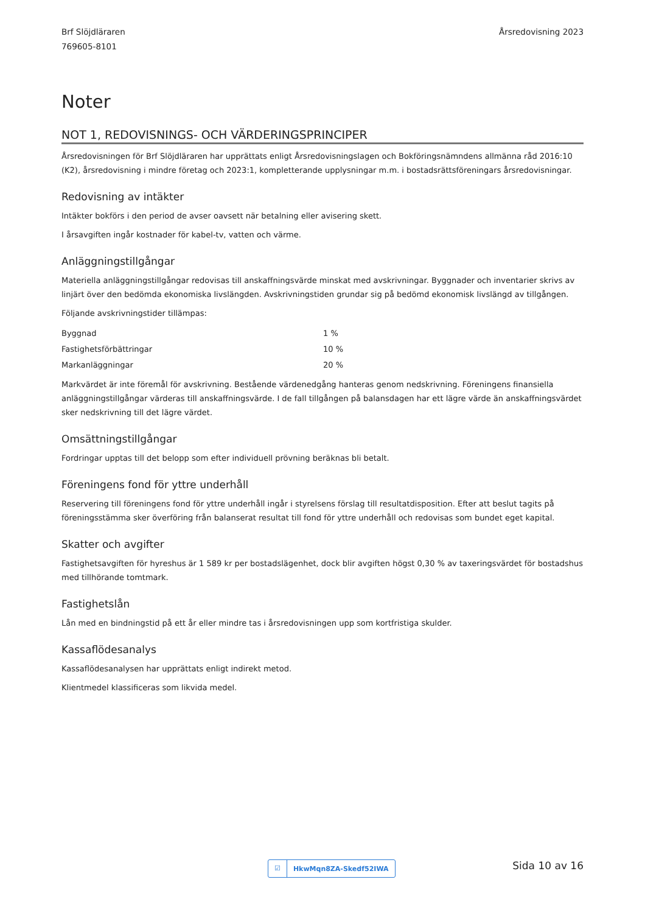Brf Slöjdläraren
769605-8101
Årsredovisning 2023
Noter
NOT 1, REDOVISNINGS- OCH VÄRDERINGSPRINCIPER
Årsredovisningen för Brf Slöjdläraren har upprättats enligt Årsredovisningslagen och Bokföringsnämndens allmänna råd 2016:10 (K2), årsredovisning i mindre företag och 2023:1, kompletterande upplysningar m.m. i bostadsrättsföreningars årsredovisningar.
Redovisning av intäkter
Intäkter bokförs i den period de avser oavsett när betalning eller avisering skett.
I årsavgiften ingår kostnader för kabel-tv, vatten och värme.
Anläggningstillgångar
Materiella anläggningstillgångar redovisas till anskaffningsvärde minskat med avskrivningar. Byggnader och inventarier skrivs av linjärt över den bedömda ekonomiska livslängden. Avskrivningstiden grundar sig på bedömd ekonomisk livslängd av tillgången.
Följande avskrivningstider tillämpas:
| Byggnad | 1 % |
| Fastighetsförbättringar | 10 % |
| Markanläggningar | 20 % |
Markvärdet är inte föremål för avskrivning. Bestående värdenedgång hanteras genom nedskrivning. Föreningens finansiella anläggningstillgångar värderas till anskaffningsvärde. I de fall tillgången på balansdagen har ett lägre värde än anskaffningsvärdet sker nedskrivning till det lägre värdet.
Omsättningstillgångar
Fordringar upptas till det belopp som efter individuell prövning beräknas bli betalt.
Föreningens fond för yttre underhåll
Reservering till föreningens fond för yttre underhåll ingår i styrelsens förslag till resultatdisposition. Efter att beslut tagits på föreningsstämma sker överföring från balanserat resultat till fond för yttre underhåll och redovisas som bundet eget kapital.
Skatter och avgifter
Fastighetsavgiften för hyreshus är 1 589 kr per bostadslägenhet, dock blir avgiften högst 0,30 % av taxeringsvärdet för bostadshus med tillhörande tomtmark.
Fastighetslån
Lån med en bindningstid på ett år eller mindre tas i årsredovisningen upp som kortfristiga skulder.
Kassaflödesanalys
Kassaflödesanalysen har upprättats enligt indirekt metod.
Klientmedel klassificeras som likvida medel.
☑ HkwMqn8ZA-Skedf52IWA Sida 10 av 16